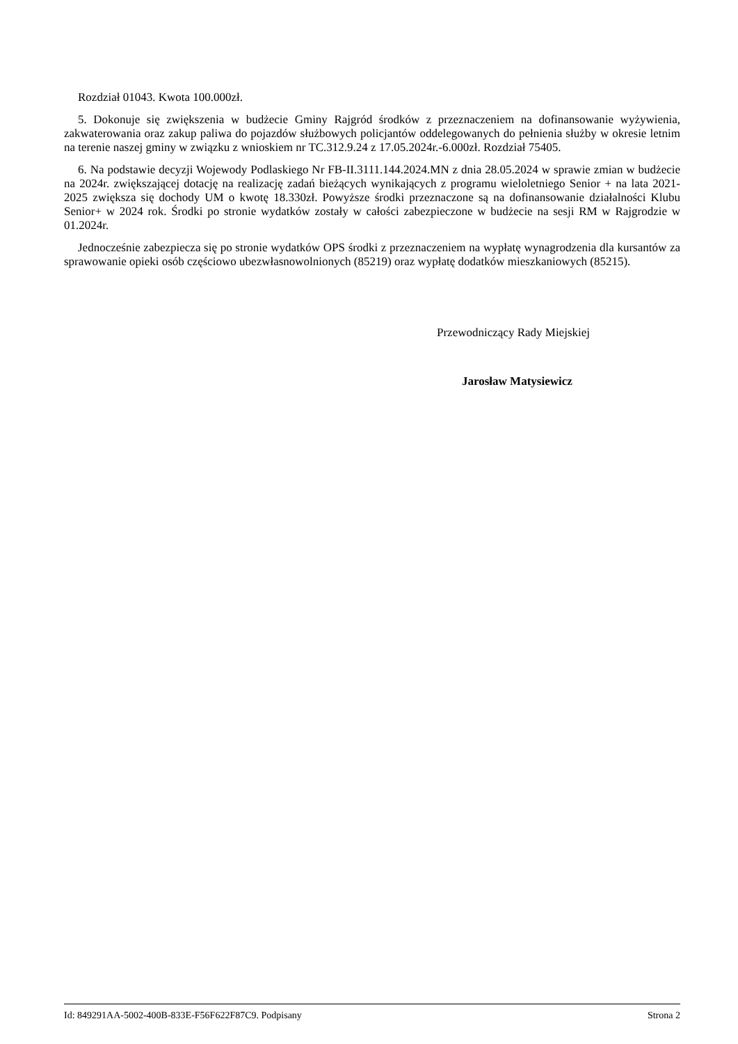Rozdział 01043. Kwota 100.000zł.
5. Dokonuje się zwiększenia w budżecie Gminy Rajgród środków z przeznaczeniem na dofinansowanie wyżywienia, zakwaterowania oraz zakup paliwa do pojazdów służbowych policjantów oddelegowanych do pełnienia służby w okresie letnim na terenie naszej gminy w związku z wnioskiem nr TC.312.9.24 z 17.05.2024r.-6.000zł. Rozdział 75405.
6. Na podstawie decyzji Wojewody Podlaskiego Nr FB-II.3111.144.2024.MN z dnia 28.05.2024 w sprawie zmian w budżecie na 2024r. zwiększającej dotację na realizację zadań bieżących wynikających z programu wieloletniego Senior + na lata 2021-2025 zwiększa się dochody UM o kwotę 18.330zł. Powyższe środki przeznaczone są na dofinansowanie działalności Klubu Senior+ w 2024 rok. Środki po stronie wydatków zostały w całości zabezpieczone w budżecie na sesji RM w Rajgrodzie w 01.2024r.
Jednocześnie zabezpiecza się po stronie wydatków OPS środki z przeznaczeniem na wypłatę wynagrodzenia dla kursantów za sprawowanie opieki osób częściowo ubezwłasnowolnionych (85219) oraz wypłatę dodatków mieszkaniowych (85215).
Przewodniczący Rady Miejskiej
Jarosław Matysiewicz
Id: 849291AA-5002-400B-833E-F56F622F87C9. Podpisany Strona 2